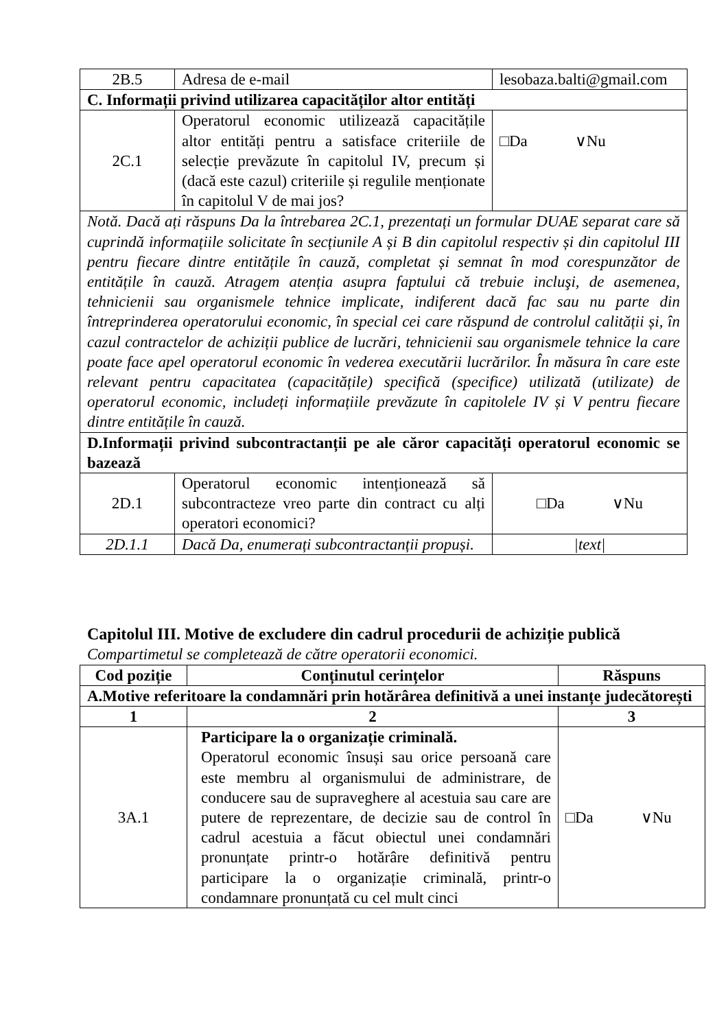| 2B.5 | Adresa de e-mail | lesobaza.balti@gmail.com |
| C. Informații privind utilizarea capacităților altor entități | | |
| 2C.1 | Operatorul economic utilizează capacitățile altor entități pentru a satisface criteriile de selecție prevăzute în capitolul IV, precum și (dacă este cazul) criteriile și regulile menționate în capitolul V de mai jos? | □Da ∨Nu |
| Notă. Dacă ați răspuns Da la întrebarea 2C.1, prezentați un formular DUAE separat care să cuprindă informațiile solicitate în secțiunile A și B din capitolul respectiv și din capitolul III pentru fiecare dintre entitățile în cauză, completat și semnat în mod corespunzător de entitățile în cauză. Atragem atenția asupra faptului că trebuie incluşi, de asemenea, tehnicienii sau organismele tehnice implicate, indiferent dacă fac sau nu parte din întreprinderea operatorului economic, în special cei care răspund de controlul calității și, în cazul contractelor de achiziții publice de lucrări, tehnicienii sau organismele tehnice la care poate face apel operatorul economic în vederea executării lucrărilor. În măsura în care este relevant pentru capacitatea (capacitățile) specifică (specifice) utilizată (utilizate) de operatorul economic, includeți informațiile prevăzute în capitolele IV și V pentru fiecare dintre entitățile în cauză. | | |
| D.Informații privind subcontractanții pe ale căror capacități operatorul economic se bazează | | |
| 2D.1 | Operatorul economic intenționează să subcontracteze vreo parte din contract cu alți operatori economici? | □Da ∨Nu |
| 2D.1.1 | Dacă Da, enumerați subcontractanții propuși. | /text/ |
Capitolul III. Motive de excludere din cadrul procedurii de achiziție publică
Compartimetul se completează de către operatorii economici.
| Cod poziție | Conținutul cerințelor | Răspuns |
| --- | --- | --- |
| A.Motive referitoare la condamnări prin hotărârea definitivă a unei instanțe judecătorești | | |
| 1 | 2 | 3 |
| 3A.1 | Participare la o organizație criminală. Operatorul economic însuși sau orice persoană care este membru al organismului de administrare, de conducere sau de supraveghere al acestuia sau care are putere de reprezentare, de decizie sau de control în cadrul acestuia a făcut obiectul unei condamnări pronunțate printr-o hotărâre definitivă pentru participare la o organizație criminală, printr-o condamnare pronunțată cu cel mult cinci | □Da ∨Nu |